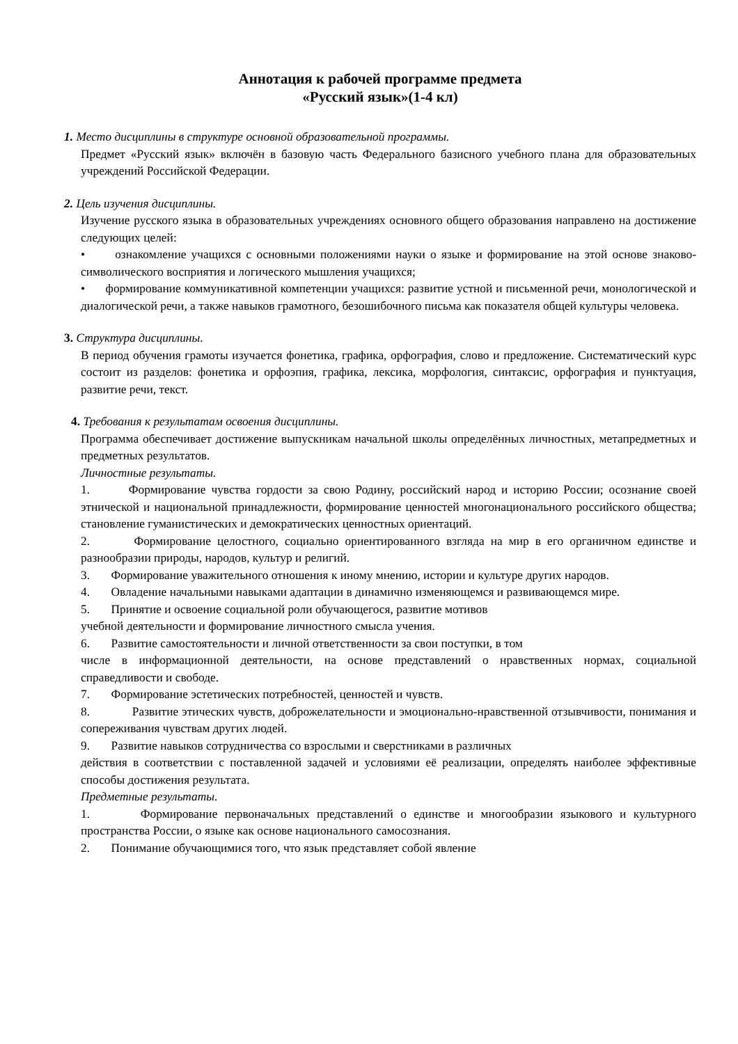Аннотация к рабочей программе предмета
«Русский язык»(1-4 кл)
1. Место дисциплины в структуре основной образовательной программы.
Предмет «Русский язык» включён в базовую часть Федерального базисного учебного плана для образовательных учреждений Российской Федерации.
2. Цель изучения дисциплины.
Изучение русского языка в образовательных учреждениях основного общего образования направлено на достижение следующих целей:
• ознакомление учащихся с основными положениями науки о языке и формирование на этой основе знаково-символического восприятия и логического мышления учащихся;
• формирование коммуникативной компетенции учащихся: развитие устной и письменной речи, монологической и диалогической речи, а также навыков грамотного, безошибочного письма как показателя общей культуры человека.
3. Структура дисциплины.
В период обучения грамоты изучается фонетика, графика, орфография, слово и предложение. Систематический курс состоит из разделов: фонетика и орфоэпия, графика, лексика, морфология, синтаксис, орфография и пунктуация, развитие речи, текст.
4. Требования к результатам освоения дисциплины.
Программа обеспечивает достижение выпускникам начальной школы определённых личностных, метапредметных и предметных результатов.
Личностные результаты.
1. Формирование чувства гордости за свою Родину, российский народ и историю России; осознание своей этнической и национальной принадлежности, формирование ценностей многонационального российского общества; становление гуманистических и демократических ценностных ориентаций.
2. Формирование целостного, социально ориентированного взгляда на мир в его органичном единстве и разнообразии природы, народов, культур и религий.
3. Формирование уважительного отношения к иному мнению, истории и культуре других народов.
4. Овладение начальными навыками адаптации в динамично изменяющемся и развивающемся мире.
5. Принятие и освоение социальной роли обучающегося, развитие мотивов
учебной деятельности и формирование личностного смысла учения.
6. Развитие самостоятельности и личной ответственности за свои поступки, в том
числе в информационной деятельности, на основе представлений о нравственных нормах, социальной справедливости и свободе.
7. Формирование эстетических потребностей, ценностей и чувств.
8. Развитие этических чувств, доброжелательности и эмоционально-нравственной отзывчивости, понимания и сопереживания чувствам других людей.
9. Развитие навыков сотрудничества со взрослыми и сверстниками в различных
действия в соответствии с поставленной задачей и условиями её реализации, определять наиболее эффективные способы достижения результата.
Предметные результаты.
1. Формирование первоначальных представлений о единстве и многообразии языкового и культурного пространства России, о языке как основе национального самосознания.
2. Понимание обучающимися того, что язык представляет собой явление